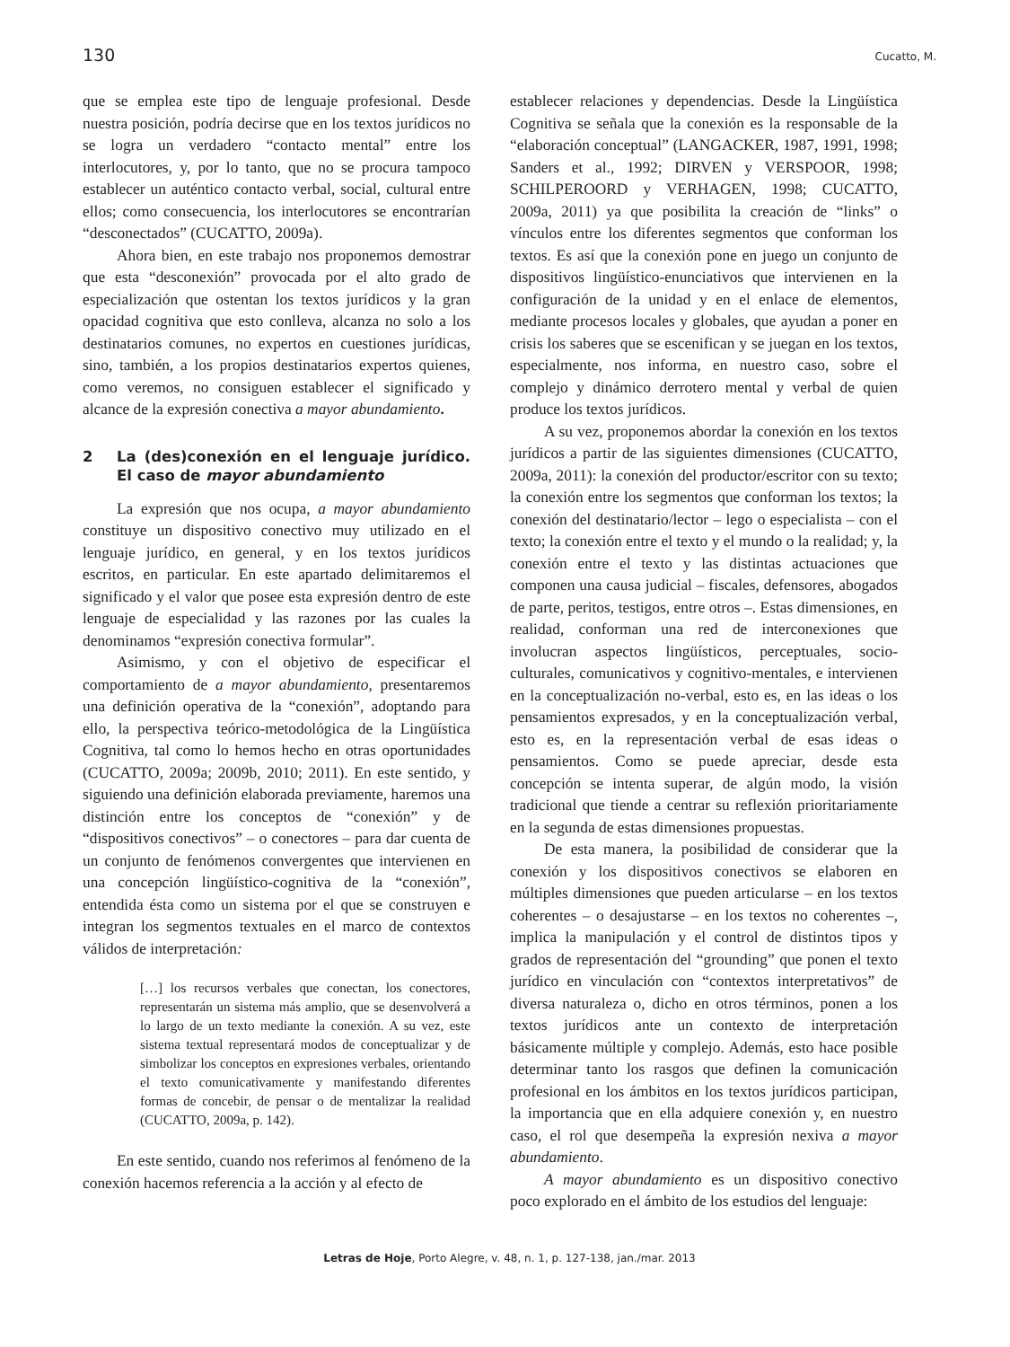130 Cucatto, M.
que se emplea este tipo de lenguaje profesional. Desde nuestra posición, podría decirse que en los textos jurídicos no se logra un verdadero “contacto mental” entre los interlocutores, y, por lo tanto, que no se procura tampoco establecer un auténtico contacto verbal, social, cultural entre ellos; como consecuencia, los interlocutores se encontrarían “desconectados” (CUCATTO, 2009a).
Ahora bien, en este trabajo nos proponemos demostrar que esta “desconexión” provocada por el alto grado de especialización que ostentan los textos jurídicos y la gran opacidad cognitiva que esto conlleva, alcanza no solo a los destinatarios comunes, no expertos en cuestiones jurídicas, sino, también, a los propios destinatarios expertos quienes, como veremos, no consiguen establecer el significado y alcance de la expresión conectiva a mayor abundamiento.
2 La (des)conexión en el lenguaje jurídico. El caso de mayor abundamiento
La expresión que nos ocupa, a mayor abundamiento constituye un dispositivo conectivo muy utilizado en el lenguaje jurídico, en general, y en los textos jurídicos escritos, en particular. En este apartado delimitaremos el significado y el valor que posee esta expresión dentro de este lenguaje de especialidad y las razones por las cuales la denominamos “expresión conectiva formular”.
Asimismo, y con el objetivo de especificar el comportamiento de a mayor abundamiento, presentaremos una definición operativa de la “conexión”, adoptando para ello, la perspectiva teórico-metodológica de la Lingüística Cognitiva, tal como lo hemos hecho en otras oportunidades (CUCATTO, 2009a; 2009b, 2010; 2011). En este sentido, y siguiendo una definición elaborada previamente, haremos una distinción entre los conceptos de “conexión” y de “dispositivos conectivos” – o conectores – para dar cuenta de un conjunto de fenómenos convergentes que intervienen en una concepción lingüístico-cognitiva de la “conexión”, entendida ésta como un sistema por el que se construyen e integran los segmentos textuales en el marco de contextos válidos de interpretación:
[…] los recursos verbales que conectan, los conectores, representarán un sistema más amplio, que se desenvolverá a lo largo de un texto mediante la conexión. A su vez, este sistema textual representará modos de conceptualizar y de simbolizar los conceptos en expresiones verbales, orientando el texto comunicativamente y manifestando diferentes formas de concebir, de pensar o de mentalizar la realidad (CUCATTO, 2009a, p. 142).
En este sentido, cuando nos referimos al fenómeno de la conexión hacemos referencia a la acción y al efecto de
establecer relaciones y dependencias. Desde la Lingüística Cognitiva se señala que la conexión es la responsable de la “elaboración conceptual” (LANGACKER, 1987, 1991, 1998; Sanders et al., 1992; DIRVEN y VERSPOOR, 1998; SCHILPEROORD y VERHAGEN, 1998; CUCATTO, 2009a, 2011) ya que posibilita la creación de “links” o vínculos entre los diferentes segmentos que conforman los textos. Es así que la conexión pone en juego un conjunto de dispositivos lingüístico-enunciativos que intervienen en la configuración de la unidad y en el enlace de elementos, mediante procesos locales y globales, que ayudan a poner en crisis los saberes que se escenifican y se juegan en los textos, especialmente, nos informa, en nuestro caso, sobre el complejo y dinámico derrotero mental y verbal de quien produce los textos jurídicos.
A su vez, proponemos abordar la conexión en los textos jurídicos a partir de las siguientes dimensiones (CUCATTO, 2009a, 2011): la conexión del productor/escritor con su texto; la conexión entre los segmentos que conforman los textos; la conexión del destinatario/lector – lego o especialista – con el texto; la conexión entre el texto y el mundo o la realidad; y, la conexión entre el texto y las distintas actuaciones que componen una causa judicial – fiscales, defensores, abogados de parte, peritos, testigos, entre otros –. Estas dimensiones, en realidad, conforman una red de interconexiones que involucran aspectos lingüísticos, perceptuales, socio-culturales, comunicativos y cognitivo-mentales, e intervienen en la conceptualización no-verbal, esto es, en las ideas o los pensamientos expresados, y en la conceptualización verbal, esto es, en la representación verbal de esas ideas o pensamientos. Como se puede apreciar, desde esta concepción se intenta superar, de algún modo, la visión tradicional que tiende a centrar su reflexión prioritariamente en la segunda de estas dimensiones propuestas.
De esta manera, la posibilidad de considerar que la conexión y los dispositivos conectivos se elaboren en múltiples dimensiones que pueden articularse – en los textos coherentes – o desajustarse – en los textos no coherentes –, implica la manipulación y el control de distintos tipos y grados de representación del “grounding” que ponen el texto jurídico en vinculación con “contextos interpretativos” de diversa naturaleza o, dicho en otros términos, ponen a los textos jurídicos ante un contexto de interpretación básicamente múltiple y complejo. Además, esto hace posible determinar tanto los rasgos que definen la comunicación profesional en los ámbitos en los textos jurídicos participan, la importancia que en ella adquiere conexión y, en nuestro caso, el rol que desempeña la expresión nexiva a mayor abundamiento.
A mayor abundamiento es un dispositivo conectivo poco explorado en el ámbito de los estudios del lenguaje:
Letras de Hoje, Porto Alegre, v. 48, n. 1, p. 127-138, jan./mar. 2013